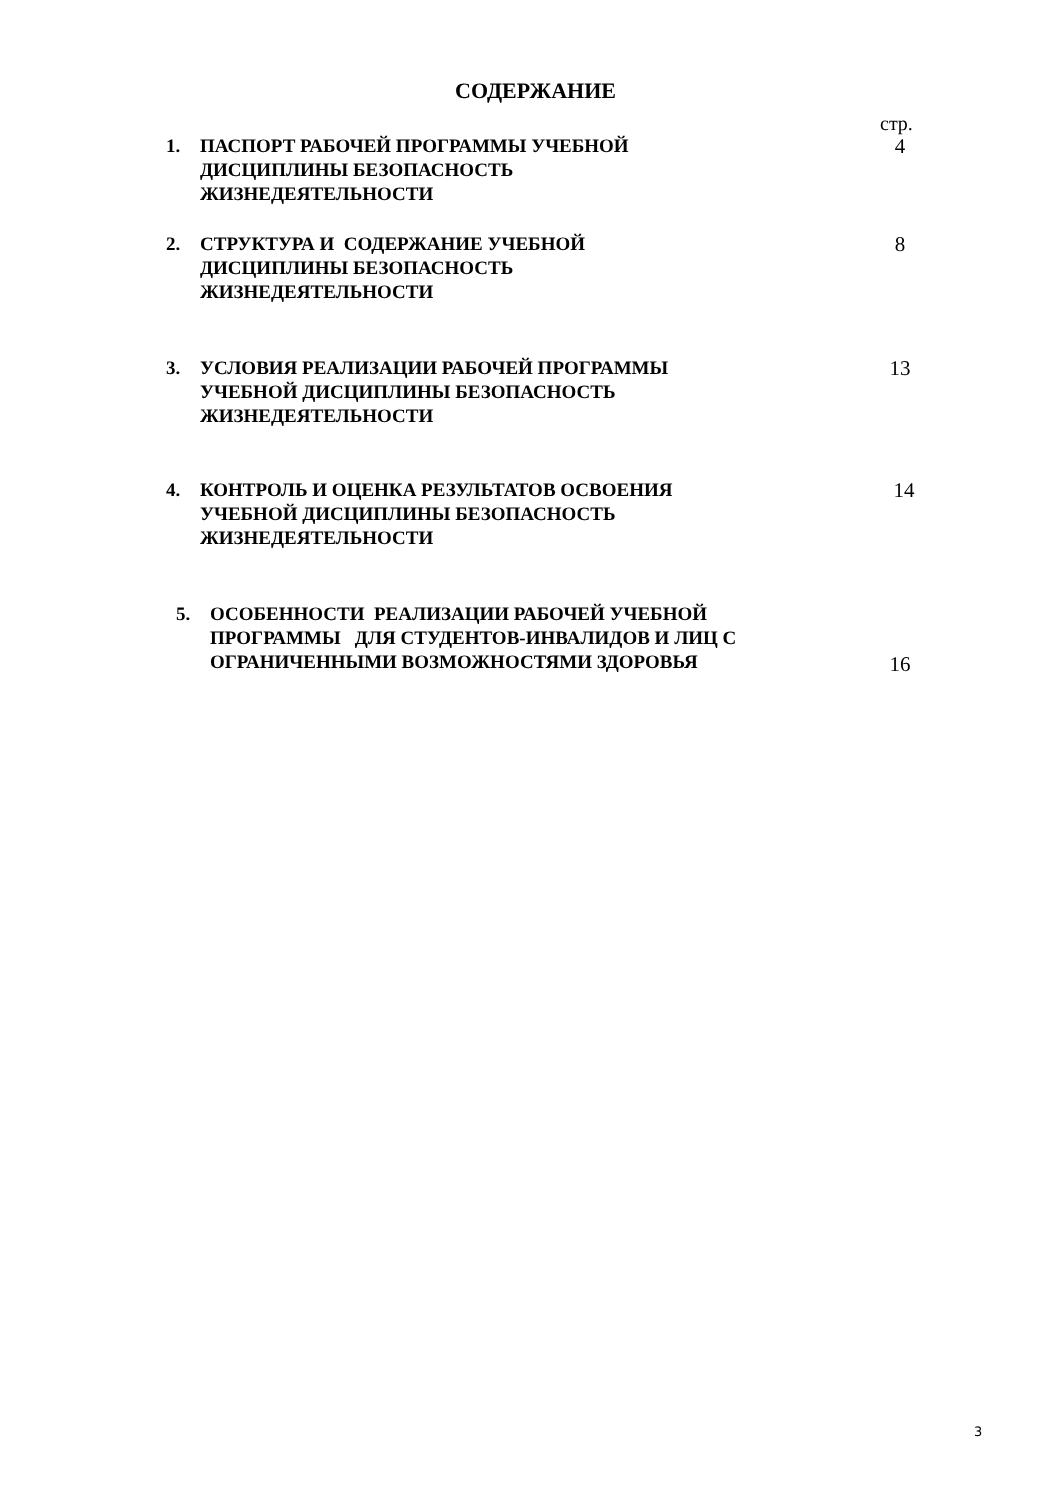СОДЕРЖАНИЕ
стр.
1. ПАСПОРТ РАБОЧЕЙ ПРОГРАММЫ УЧЕБНОЙ
ДИСЦИПЛИНЫ БЕЗОПАСНОСТЬ
ЖИЗНЕДЕЯТЕЛЬНОСТИ 4
2. СТРУКТУРА И СОДЕРЖАНИЕ УЧЕБНОЙ
ДИСЦИПЛИНЫ БЕЗОПАСНОСТЬ
ЖИЗНЕДЕЯТЕЛЬНОСТИ 8
3. УСЛОВИЯ РЕАЛИЗАЦИИ РАБОЧЕЙ ПРОГРАММЫ
УЧЕБНОЙ ДИСЦИПЛИНЫ БЕЗОПАСНОСТЬ
ЖИЗНЕДЕЯТЕЛЬНОСТИ 13
4. КОНТРОЛЬ И ОЦЕНКА РЕЗУЛЬТАТОВ ОСВОЕНИЯ
УЧЕБНОЙ ДИСЦИПЛИНЫ БЕЗОПАСНОСТЬ
ЖИЗНЕДЕЯТЕЛЬНОСТИ 14
5. ОСОБЕННОСТИ РЕАЛИЗАЦИИ РАБОЧЕЙ УЧЕБНОЙ
ПРОГРАММЫ ДЛЯ СТУДЕНТОВ-ИНВАЛИДОВ И ЛИЦ С
ОГРАНИЧЕННЫМИ ВОЗМОЖНОСТЯМИ ЗДОРОВЬЯ 16
3